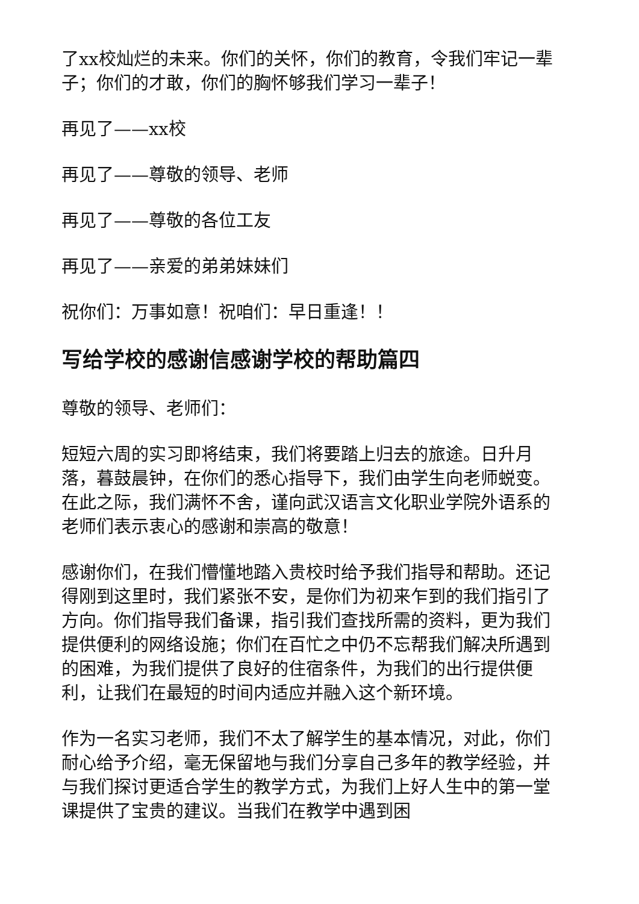了xx校灿烂的未来。你们的关怀，你们的教育，令我们牢记一辈子；你们的才敢，你们的胸怀够我们学习一辈子！
再见了——xx校
再见了——尊敬的领导、老师
再见了——尊敬的各位工友
再见了——亲爱的弟弟妹妹们
祝你们：万事如意！祝咱们：早日重逢！！
写给学校的感谢信感谢学校的帮助篇四
尊敬的领导、老师们：
短短六周的实习即将结束，我们将要踏上归去的旅途。日升月落，暮鼓晨钟，在你们的悉心指导下，我们由学生向老师蜕变。在此之际，我们满怀不舍，谨向武汉语言文化职业学院外语系的老师们表示衷心的感谢和崇高的敬意！
感谢你们，在我们懵懂地踏入贵校时给予我们指导和帮助。还记得刚到这里时，我们紧张不安，是你们为初来乍到的我们指引了方向。你们指导我们备课，指引我们查找所需的资料，更为我们提供便利的网络设施；你们在百忙之中仍不忘帮我们解决所遇到的困难，为我们提供了良好的住宿条件，为我们的出行提供便利，让我们在最短的时间内适应并融入这个新环境。
作为一名实习老师，我们不太了解学生的基本情况，对此，你们耐心给予介绍，毫无保留地与我们分享自己多年的教学经验，并与我们探讨更适合学生的教学方式，为我们上好人生中的第一堂课提供了宝贵的建议。当我们在教学中遇到困